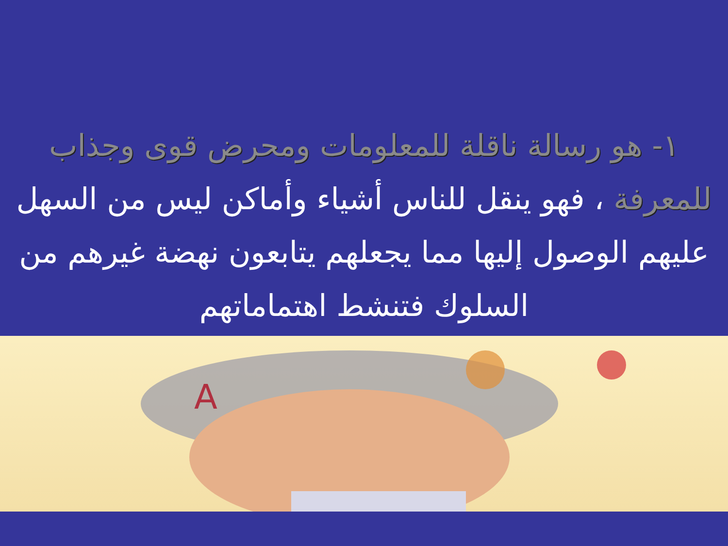١- هو رسالة ناقلة للمعلومات ومحرض قوى وجذاب للمعرفة ، فهو ينقل للناس أشياء وأماكن ليس من السهل عليهم الوصول إليها مما يجعلهم يتابعون نهضة غيرهم من السلوك فتنشط اهتماماتهم
A